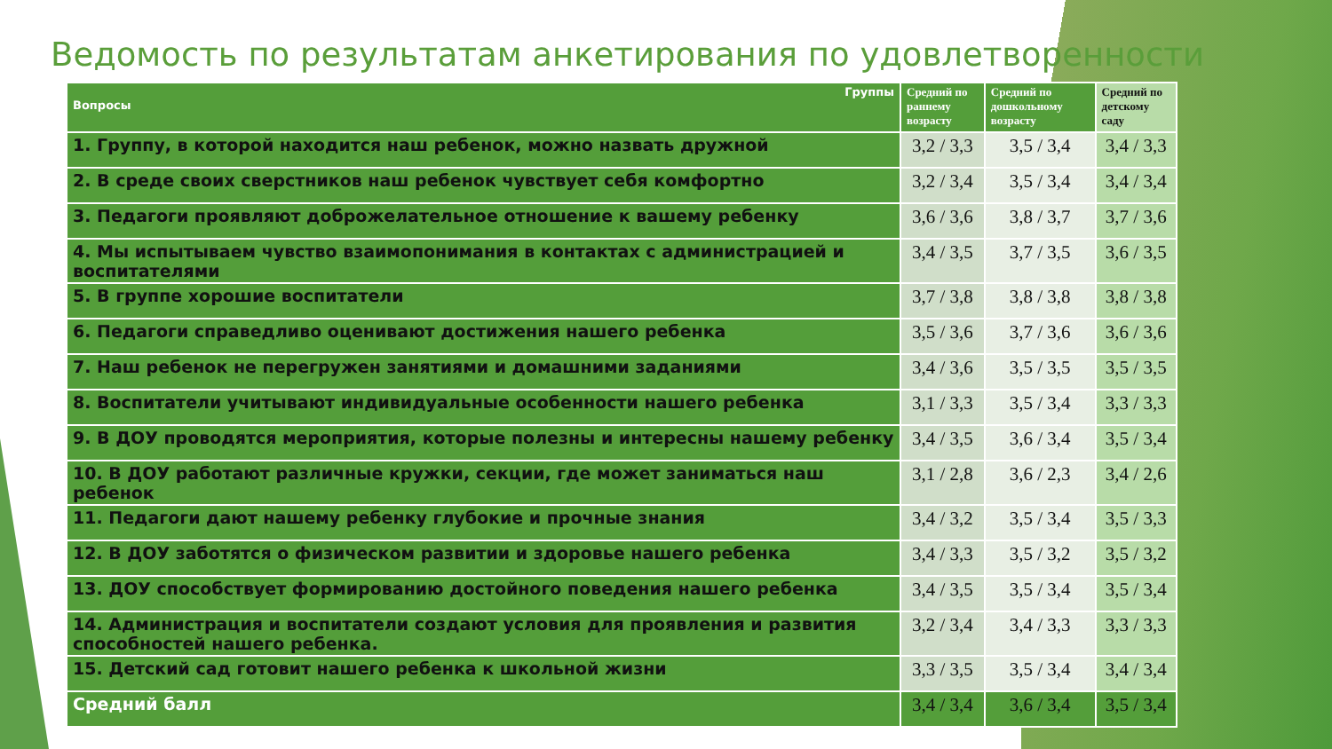Ведомость по результатам анкетирования по удовлетворенности
| Группы Вопросы | Средний по раннему возрасту | Средний по дошкольному возрасту | Средний по детскому саду |
| --- | --- | --- | --- |
| 1. Группу, в которой находится наш ребенок, можно назвать дружной | 3,2 / 3,3 | 3,5 / 3,4 | 3,4 / 3,3 |
| 2. В среде своих сверстников наш ребенок чувствует себя комфортно | 3,2 / 3,4 | 3,5 / 3,4 | 3,4 / 3,4 |
| 3. Педагоги проявляют доброжелательное отношение к вашему ребенку | 3,6 / 3,6 | 3,8 / 3,7 | 3,7 / 3,6 |
| 4. Мы испытываем чувство взаимопонимания в контактах с администрацией и воспитателями | 3,4 / 3,5 | 3,7 / 3,5 | 3,6 / 3,5 |
| 5. В группе хорошие воспитатели | 3,7 / 3,8 | 3,8 / 3,8 | 3,8 / 3,8 |
| 6. Педагоги справедливо оценивают достижения нашего ребенка | 3,5 / 3,6 | 3,7 / 3,6 | 3,6 / 3,6 |
| 7. Наш ребенок не перегружен занятиями и домашними заданиями | 3,4 / 3,6 | 3,5 / 3,5 | 3,5 / 3,5 |
| 8. Воспитатели учитывают индивидуальные особенности нашего ребенка | 3,1 / 3,3 | 3,5 / 3,4 | 3,3 / 3,3 |
| 9. В ДОУ проводятся мероприятия, которые полезны и интересны нашему ребенку | 3,4 / 3,5 | 3,6 / 3,4 | 3,5 / 3,4 |
| 10. В ДОУ работают различные кружки, секции, где может заниматься наш ребенок | 3,1 / 2,8 | 3,6 / 2,3 | 3,4 / 2,6 |
| 11. Педагоги дают нашему ребенку глубокие и прочные знания | 3,4 / 3,2 | 3,5 / 3,4 | 3,5 / 3,3 |
| 12. В ДОУ заботятся о физическом развитии и здоровье нашего ребенка | 3,4 / 3,3 | 3,5 / 3,2 | 3,5 / 3,2 |
| 13. ДОУ способствует формированию достойного поведения нашего ребенка | 3,4 / 3,5 | 3,5 / 3,4 | 3,5 / 3,4 |
| 14. Администрация и воспитатели создают условия для проявления и развития способностей нашего ребенка. | 3,2 / 3,4 | 3,4 / 3,3 | 3,3 / 3,3 |
| 15. Детский сад готовит нашего ребенка к школьной жизни | 3,3 / 3,5 | 3,5 / 3,4 | 3,4 / 3,4 |
| Средний балл | 3,4 / 3,4 | 3,6 / 3,4 | 3,5 / 3,4 |